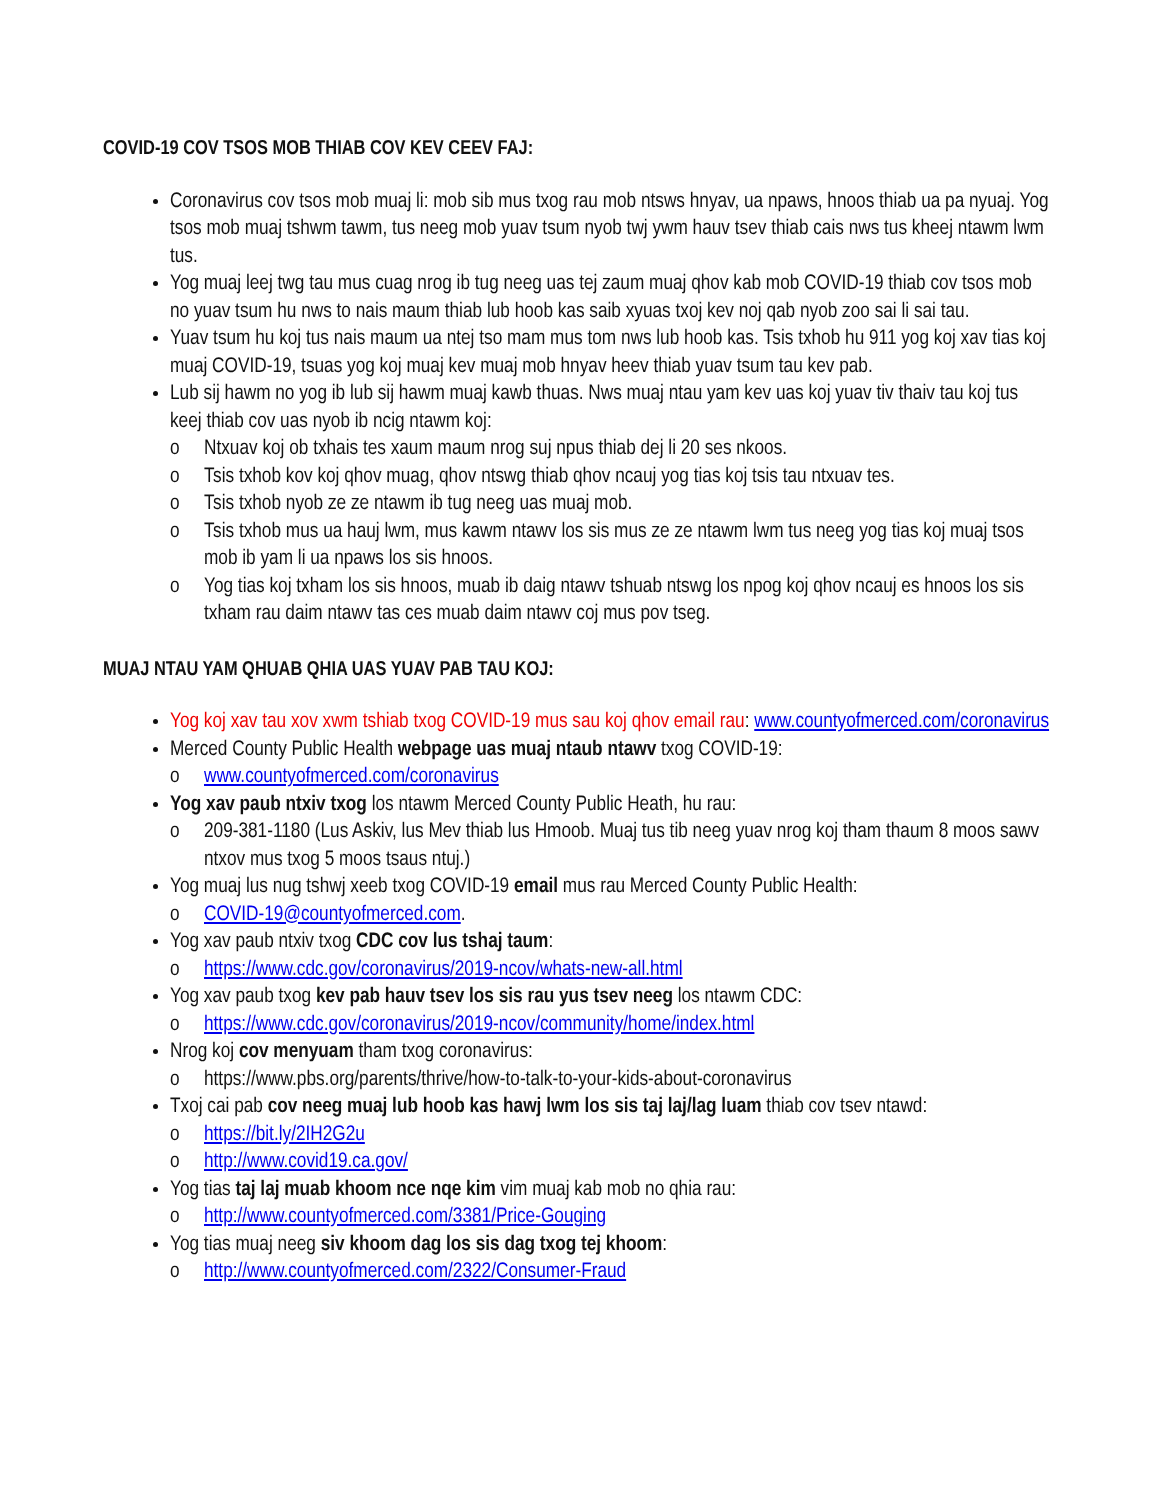COVID-19 COV TSOS MOB THIAB COV KEV CEEV FAJ:
Coronavirus cov tsos mob muaj li: mob sib mus txog rau mob ntsws hnyav, ua npaws, hnoos thiab ua pa nyuaj. Yog tsos mob muaj tshwm tawm, tus neeg mob yuav tsum nyob twj ywm hauv tsev thiab cais nws tus kheej ntawm lwm tus.
Yog muaj leej twg tau mus cuag nrog ib tug neeg uas tej zaum muaj qhov kab mob COVID-19 thiab cov tsos mob no yuav tsum hu nws to nais maum thiab lub hoob kas saib xyuas txoj kev noj qab nyob zoo sai li sai tau.
Yuav tsum hu koj tus nais maum ua ntej tso mam mus tom nws lub hoob kas. Tsis txhob hu 911 yog koj xav tias koj muaj COVID-19, tsuas yog koj muaj kev muaj mob hnyav heev thiab yuav tsum tau kev pab.
Lub sij hawm no yog ib lub sij hawm muaj kawb thuas. Nws muaj ntau yam kev uas koj yuav tiv thaiv tau koj tus keej thiab cov uas nyob ib ncig ntawm koj:
o Ntxuav koj ob txhais tes xaum maum nrog suj npus thiab dej li 20 ses nkoos.
o Tsis txhob kov koj qhov muag, qhov ntswg thiab qhov ncauj yog tias koj tsis tau ntxuav tes.
o Tsis txhob nyob ze ze ntawm ib tug neeg uas muaj mob.
o Tsis txhob mus ua hauj lwm, mus kawm ntawv los sis mus ze ze ntawm lwm tus neeg yog tias koj muaj tsos mob ib yam li ua npaws los sis hnoos.
o Yog tias koj txham los sis hnoos, muab ib daig ntawv tshuab ntswg los npog koj qhov ncauj es hnoos los sis txham rau daim ntawv tas ces muab daim ntawv coj mus pov tseg.
MUAJ NTAU YAM QHUAB QHIA UAS YUAV PAB TAU KOJ:
Yog koj xav tau xov xwm tshiab txog COVID-19 mus sau koj qhov email rau: www.countyofmerced.com/coronavirus
Merced County Public Health webpage uas muaj ntaub ntawv txog COVID-19:
o www.countyofmerced.com/coronavirus
Yog xav paub ntxiv txog los ntawm Merced County Public Heath, hu rau:
o 209-381-1180 (Lus Askiv, lus Mev thiab lus Hmoob. Muaj tus tib neeg yuav nrog koj tham thaum 8 moos sawv ntxov mus txog 5 moos tsaus ntuj.)
Yog muaj lus nug tshwj xeeb txog COVID-19 email mus rau Merced County Public Health:
o COVID-19@countyofmerced.com.
Yog xav paub ntxiv txog CDC cov lus tshaj taum:
o https://www.cdc.gov/coronavirus/2019-ncov/whats-new-all.html
Yog xav paub txog kev pab hauv tsev los sis rau yus tsev neeg los ntawm CDC:
o https://www.cdc.gov/coronavirus/2019-ncov/community/home/index.html
Nrog koj cov menyuam tham txog coronavirus:
o https://www.pbs.org/parents/thrive/how-to-talk-to-your-kids-about-coronavirus
Txoj cai pab cov neeg muaj lub hoob kas hawj lwm los sis taj laj/lag luam thiab cov tsev ntawd:
o https://bit.ly/2IH2G2u
o http://www.covid19.ca.gov/
Yog tias taj laj muab khoom nce nqe kim vim muaj kab mob no qhia rau:
o http://www.countyofmerced.com/3381/Price-Gouging
Yog tias muaj neeg siv khoom dag los sis dag txog tej khoom:
o http://www.countyofmerced.com/2322/Consumer-Fraud